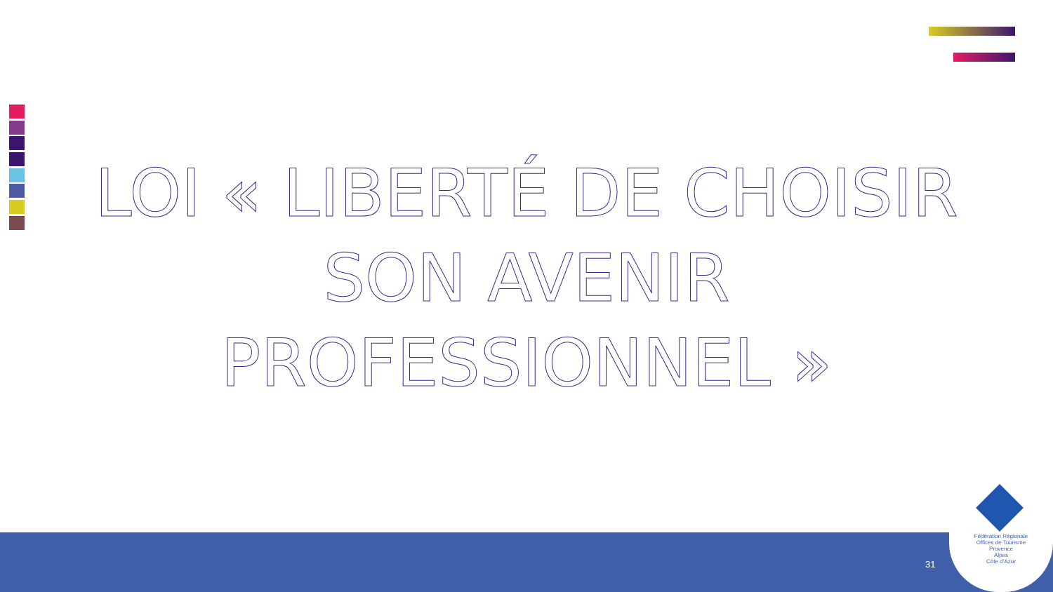LOI « LIBERTÉ DE CHOISIR SON AVENIR PROFESSIONNEL »
31
Fédération Régionale
Offices de Tourisme
Provence
Alpes
Côte d’Azur